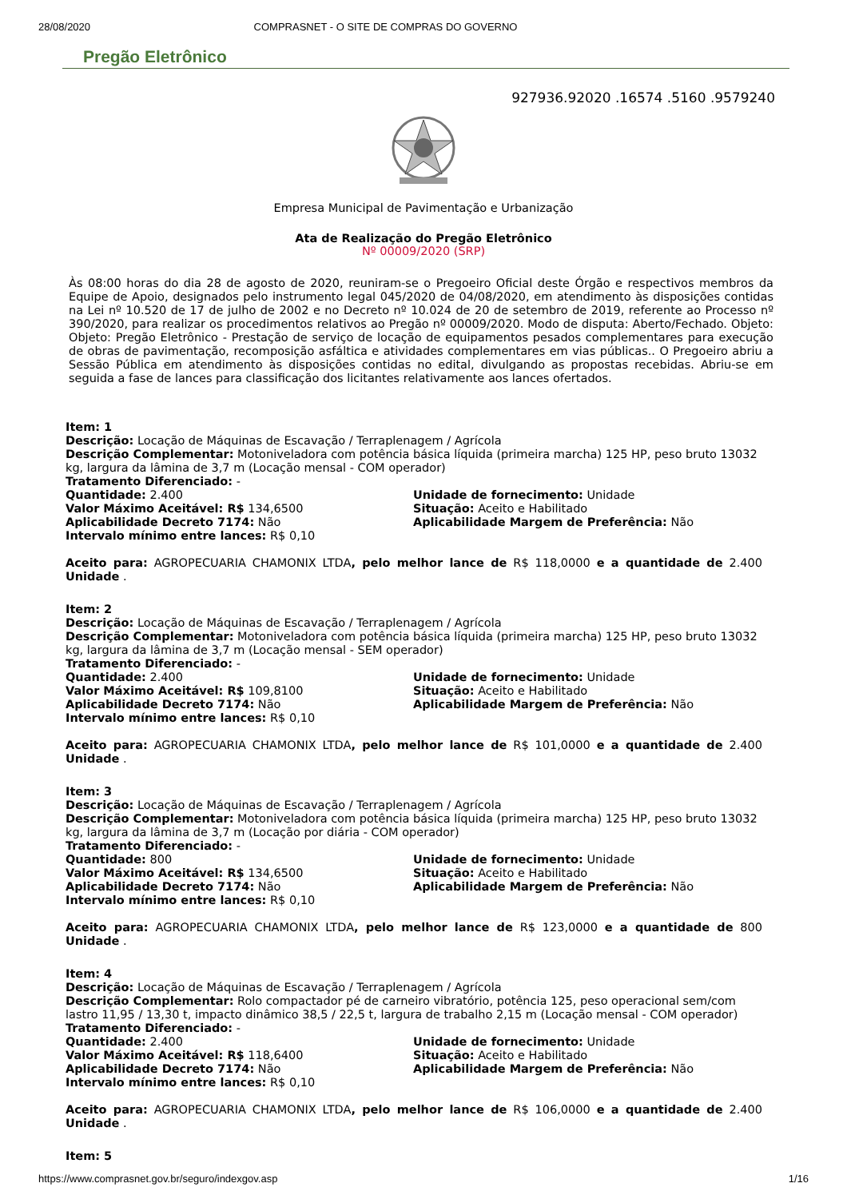28/08/2020 COMPRASNET - O SITE DE COMPRAS DO GOVERNO
Pregão Eletrônico
927936.92020 .16574 .5160 .9579240
Empresa Municipal de Pavimentação e Urbanização
Ata de Realização do Pregão Eletrônico
Nº 00009/2020 (SRP)
Às 08:00 horas do dia 28 de agosto de 2020, reuniram-se o Pregoeiro Oficial deste Órgão e respectivos membros da Equipe de Apoio, designados pelo instrumento legal 045/2020 de 04/08/2020, em atendimento às disposições contidas na Lei nº 10.520 de 17 de julho de 2002 e no Decreto nº 10.024 de 20 de setembro de 2019, referente ao Processo nº 390/2020, para realizar os procedimentos relativos ao Pregão nº 00009/2020. Modo de disputa: Aberto/Fechado. Objeto: Objeto: Pregão Eletrônico - Prestação de serviço de locação de equipamentos pesados complementares para execução de obras de pavimentação, recomposição asfáltica e atividades complementares em vias públicas.. O Pregoeiro abriu a Sessão Pública em atendimento às disposições contidas no edital, divulgando as propostas recebidas. Abriu-se em seguida a fase de lances para classificação dos licitantes relativamente aos lances ofertados.
Item: 1
Descrição: Locação de Máquinas de Escavação / Terraplenagem / Agrícola
Descrição Complementar: Motoniveladora com potência básica líquida (primeira marcha) 125 HP, peso bruto 13032 kg, largura da lâmina de 3,7 m (Locação mensal - COM operador)
Tratamento Diferenciado: -
Quantidade: 2.400 Unidade de fornecimento: Unidade
Valor Máximo Aceitável: R$ 134,6500 Situação: Aceito e Habilitado
Aplicabilidade Decreto 7174: Não Aplicabilidade Margem de Preferência: Não
Intervalo mínimo entre lances: R$ 0,10
Aceito para: AGROPECUARIA CHAMONIX LTDA, pelo melhor lance de R$ 118,0000 e a quantidade de 2.400 Unidade .
Item: 2
Descrição: Locação de Máquinas de Escavação / Terraplenagem / Agrícola
Descrição Complementar: Motoniveladora com potência básica líquida (primeira marcha) 125 HP, peso bruto 13032 kg, largura da lâmina de 3,7 m (Locação mensal - SEM operador)
Tratamento Diferenciado: -
Quantidade: 2.400 Unidade de fornecimento: Unidade
Valor Máximo Aceitável: R$ 109,8100 Situação: Aceito e Habilitado
Aplicabilidade Decreto 7174: Não Aplicabilidade Margem de Preferência: Não
Intervalo mínimo entre lances: R$ 0,10
Aceito para: AGROPECUARIA CHAMONIX LTDA, pelo melhor lance de R$ 101,0000 e a quantidade de 2.400 Unidade .
Item: 3
Descrição: Locação de Máquinas de Escavação / Terraplenagem / Agrícola
Descrição Complementar: Motoniveladora com potência básica líquida (primeira marcha) 125 HP, peso bruto 13032 kg, largura da lâmina de 3,7 m (Locação por diária - COM operador)
Tratamento Diferenciado: -
Quantidade: 800 Unidade de fornecimento: Unidade
Valor Máximo Aceitável: R$ 134,6500 Situação: Aceito e Habilitado
Aplicabilidade Decreto 7174: Não Aplicabilidade Margem de Preferência: Não
Intervalo mínimo entre lances: R$ 0,10
Aceito para: AGROPECUARIA CHAMONIX LTDA, pelo melhor lance de R$ 123,0000 e a quantidade de 800 Unidade .
Item: 4
Descrição: Locação de Máquinas de Escavação / Terraplenagem / Agrícola
Descrição Complementar: Rolo compactador pé de carneiro vibratório, potência 125, peso operacional sem/com lastro 11,95 / 13,30 t, impacto dinâmico 38,5 / 22,5 t, largura de trabalho 2,15 m (Locação mensal - COM operador)
Tratamento Diferenciado: -
Quantidade: 2.400 Unidade de fornecimento: Unidade
Valor Máximo Aceitável: R$ 118,6400 Situação: Aceito e Habilitado
Aplicabilidade Decreto 7174: Não Aplicabilidade Margem de Preferência: Não
Intervalo mínimo entre lances: R$ 0,10
Aceito para: AGROPECUARIA CHAMONIX LTDA, pelo melhor lance de R$ 106,0000 e a quantidade de 2.400 Unidade .
Item: 5
https://www.comprasnet.gov.br/seguro/indexgov.asp 1/16